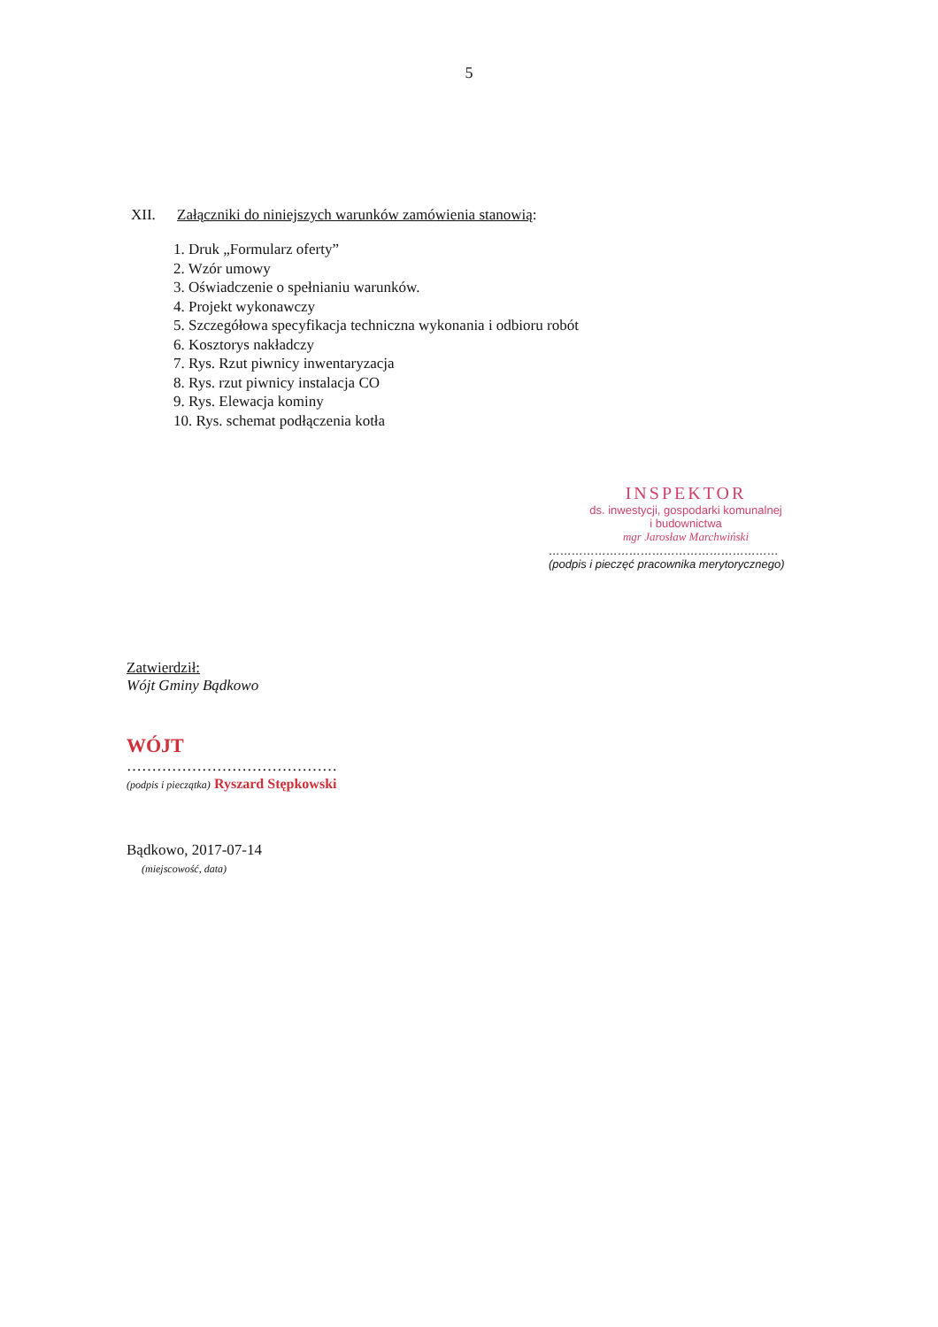5
XII. Załączniki do niniejszych warunków zamówienia stanowią:
1. Druk „Formularz oferty”
2. Wzór umowy
3. Oświadczenie o spełnianiu warunków.
4. Projekt wykonawczy
5. Szczegółowa specyfikacja techniczna wykonania i odbioru robót
6. Kosztorys nakładczy
7. Rys. Rzut piwnicy inwentaryzacja
8. Rys. rzut piwnicy instalacja CO
9. Rys. Elewacja kominy
10. Rys. schemat podłączenia kotła
INSPEKTOR
ds. inwestycji, gospodarki komunalnej
i budownictwa
mgr Jarosław Marchwiński
……………………………………………………
(podpis i pieczęć pracownika merytorycznego)
Zatwierdził:
Wójt Gminy Bądkowo
WÓJT
……………………………………
(podpis i pieczątka) Ryszard Stępkowski
Bądkowo, 2017-07-14
(miejscowość, data)